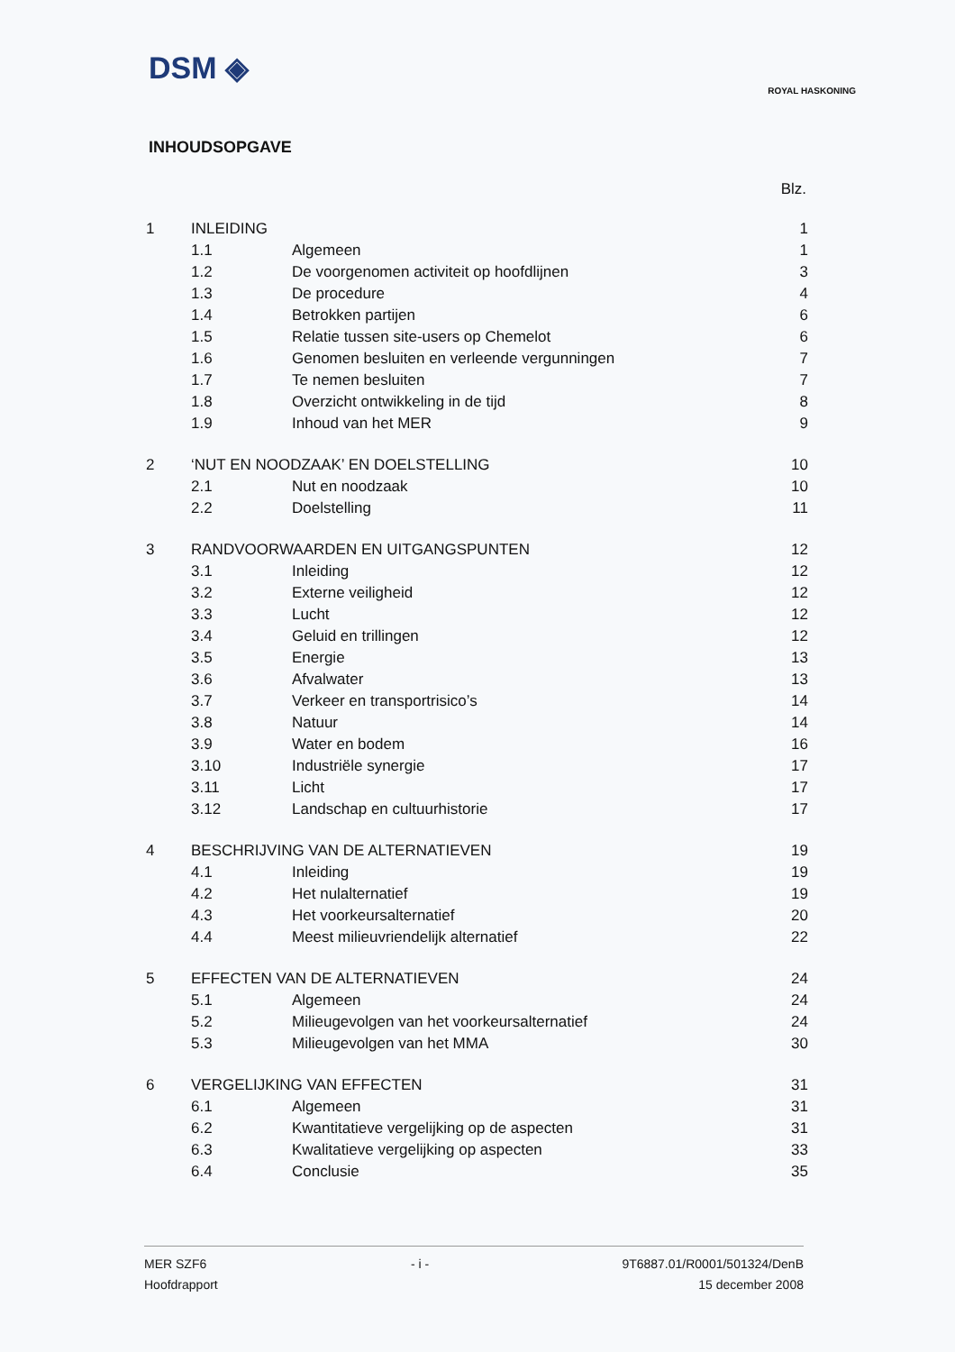DSM ◈
ROYAL HASKONING
INHOUDSOPGAVE
Blz.
| 1 | INLEIDING | | 1 |
| | 1.1 | Algemeen | 1 |
| | 1.2 | De voorgenomen activiteit op hoofdlijnen | 3 |
| | 1.3 | De procedure | 4 |
| | 1.4 | Betrokken partijen | 6 |
| | 1.5 | Relatie tussen site-users op Chemelot | 6 |
| | 1.6 | Genomen besluiten en verleende vergunningen | 7 |
| | 1.7 | Te nemen besluiten | 7 |
| | 1.8 | Overzicht ontwikkeling in de tijd | 8 |
| | 1.9 | Inhoud van het MER | 9 |
| 2 | ‘NUT EN NOODZAAK’ EN DOELSTELLING | | 10 |
| | 2.1 | Nut en noodzaak | 10 |
| | 2.2 | Doelstelling | 11 |
| 3 | RANDVOORWAARDEN EN UITGANGSPUNTEN | | 12 |
| | 3.1 | Inleiding | 12 |
| | 3.2 | Externe veiligheid | 12 |
| | 3.3 | Lucht | 12 |
| | 3.4 | Geluid en trillingen | 12 |
| | 3.5 | Energie | 13 |
| | 3.6 | Afvalwater | 13 |
| | 3.7 | Verkeer en transportrisico’s | 14 |
| | 3.8 | Natuur | 14 |
| | 3.9 | Water en bodem | 16 |
| | 3.10 | Industriële synergie | 17 |
| | 3.11 | Licht | 17 |
| | 3.12 | Landschap en cultuurhistorie | 17 |
| 4 | BESCHRIJVING VAN DE ALTERNATIEVEN | | 19 |
| | 4.1 | Inleiding | 19 |
| | 4.2 | Het nulalternatief | 19 |
| | 4.3 | Het voorkeursalternatief | 20 |
| | 4.4 | Meest milieuvriendelijk alternatief | 22 |
| 5 | EFFECTEN VAN DE ALTERNATIEVEN | | 24 |
| | 5.1 | Algemeen | 24 |
| | 5.2 | Milieugevolgen van het voorkeursalternatief | 24 |
| | 5.3 | Milieugevolgen van het MMA | 30 |
| 6 | VERGELIJKING VAN EFFECTEN | | 31 |
| | 6.1 | Algemeen | 31 |
| | 6.2 | Kwantitatieve vergelijking op de aspecten | 31 |
| | 6.3 | Kwalitatieve vergelijking op aspecten | 33 |
| | 6.4 | Conclusie | 35 |
MER SZF6
Hoofdrapport
- i - 9T6887.01/R0001/501324/DenB
15 december 2008